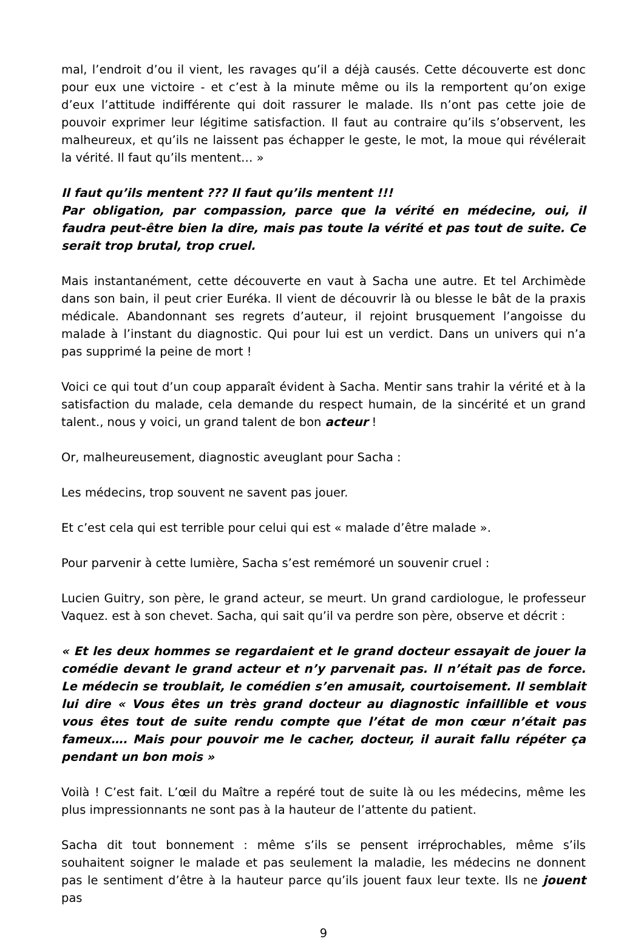mal, l’endroit d’ou il vient, les ravages qu’il a déjà causés. Cette découverte est donc pour eux une victoire - et c’est à la minute même ou ils la remportent qu’on exige d’eux l’attitude indifférente qui doit rassurer le malade. Ils n’ont pas cette joie de pouvoir exprimer leur légitime satisfaction. Il faut au contraire qu’ils s’observent, les malheureux, et qu’ils ne laissent pas échapper le geste, le mot, la moue qui révélerait la vérité. Il faut qu’ils mentent… »
Il faut qu’ils mentent ??? Il faut qu’ils mentent !!!
Par obligation, par compassion, parce que la vérité en médecine, oui, il faudra peut-être bien la dire, mais pas toute la vérité et pas tout de suite. Ce serait trop brutal, trop cruel.
Mais instantanément, cette découverte en vaut à Sacha une autre. Et tel Archimède dans son bain, il peut crier Euréka. Il vient de découvrir là ou blesse le bât de la praxis médicale. Abandonnant ses regrets d’auteur, il rejoint brusquement l’angoisse du malade à l’instant du diagnostic. Qui pour lui est un verdict. Dans un univers qui n’a pas supprimé la peine de mort !
Voici ce qui tout d’un coup apparaît évident à Sacha. Mentir sans trahir la vérité et à la satisfaction du malade, cela demande du respect humain, de la sincérité et un grand talent., nous y voici, un grand talent de bon acteur !
Or, malheureusement, diagnostic aveuglant pour Sacha :
Les médecins, trop souvent ne savent pas jouer.
Et c’est cela qui est terrible pour celui qui est « malade d’être malade ».
Pour parvenir à cette lumière, Sacha s’est remémoré un souvenir cruel :
Lucien Guitry, son père, le grand acteur, se meurt. Un grand cardiologue, le professeur Vaquez. est à son chevet. Sacha, qui sait qu’il va perdre son père, observe et décrit :
« Et les deux hommes se regardaient et le grand docteur essayait de jouer la comédie devant le grand acteur et n’y parvenait pas. Il n’était pas de force. Le médecin se troublait, le comédien s’en amusait, courtoisement. Il semblait lui dire « Vous êtes un très grand docteur au diagnostic infaillible et vous vous êtes tout de suite rendu compte que l’état de mon cœur n’était pas fameux…. Mais pour pouvoir me le cacher, docteur, il aurait fallu répéter ça pendant un bon mois »
Voilà ! C’est fait. L’œil du Maître a repéré tout de suite là ou les médecins, même les plus impressionnants ne sont pas à la hauteur de l’attente du patient.
Sacha dit tout bonnement : même s’ils se pensent irréprochables, même s’ils souhaitent soigner le malade et pas seulement la maladie, les médecins ne donnent pas le sentiment d’être à la hauteur parce qu’ils jouent faux leur texte. Ils ne jouent pas
9